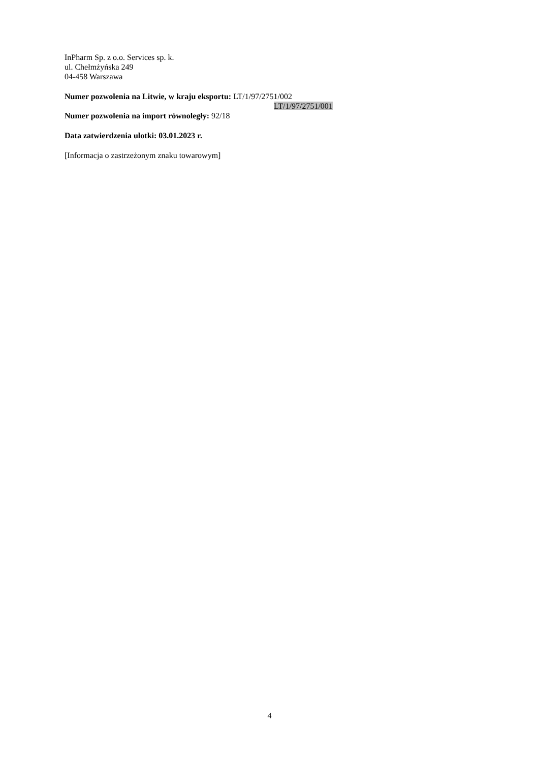InPharm Sp. z o.o. Services sp. k.
ul. Chełmżyńska 249
04-458 Warszawa
Numer pozwolenia na Litwie, w kraju eksportu: LT/1/97/2751/002
LT/1/97/2751/001
Numer pozwolenia na import równoległy: 92/18
Data zatwierdzenia ulotki: 03.01.2023 r.
[Informacja o zastrzeżonym znaku towarowym]
4